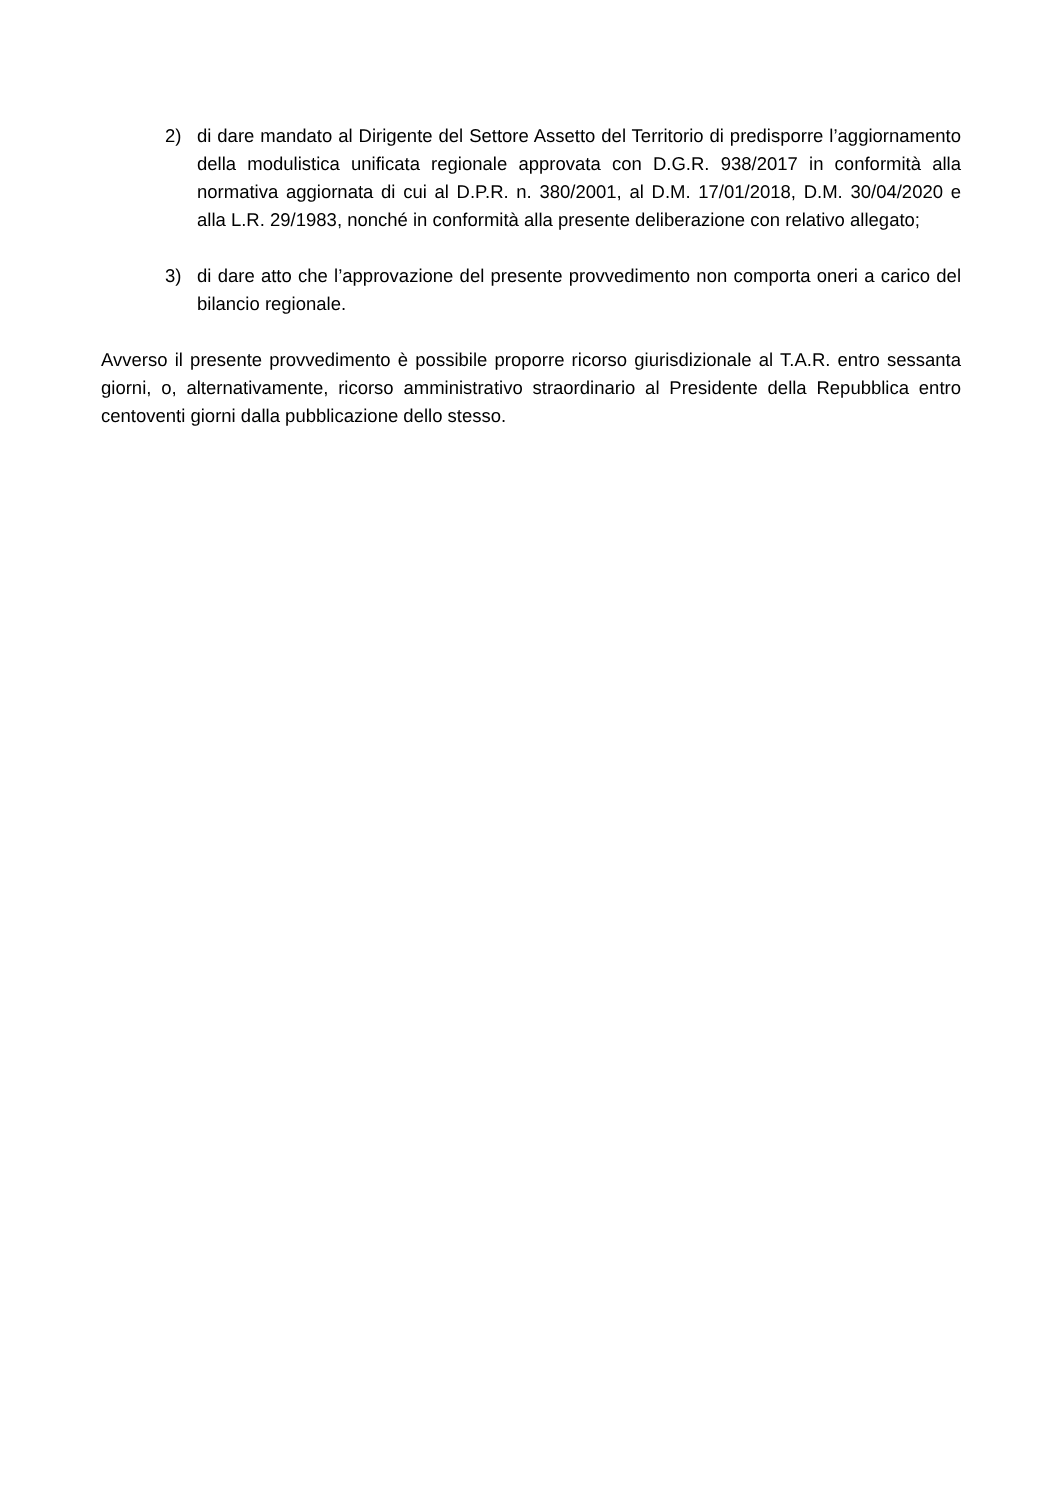2) di dare mandato al Dirigente del Settore Assetto del Territorio di predisporre l’aggiornamento della modulistica unificata regionale approvata con D.G.R. 938/2017 in conformità alla normativa aggiornata di cui al D.P.R. n. 380/2001, al D.M. 17/01/2018, D.M. 30/04/2020 e alla L.R. 29/1983, nonché in conformità alla presente deliberazione con relativo allegato;
3) di dare atto che l’approvazione del presente provvedimento non comporta oneri a carico del bilancio regionale.
Avverso il presente provvedimento è possibile proporre ricorso giurisdizionale al T.A.R. entro sessanta giorni, o, alternativamente, ricorso amministrativo straordinario al Presidente della Repubblica entro centoventi giorni dalla pubblicazione dello stesso.